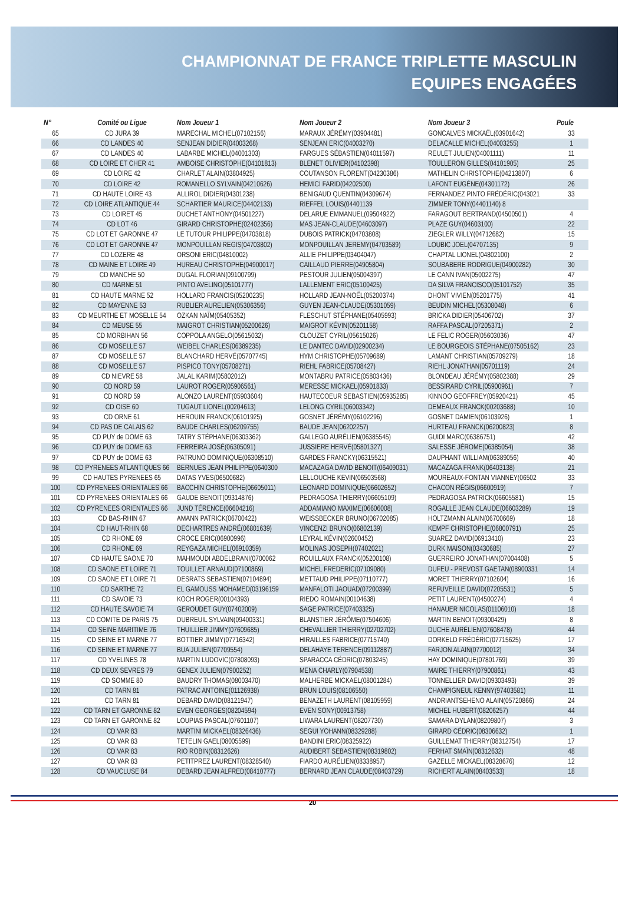CHAMPIONNAT DE FRANCE TRIPLETTE MASCULIN
EQUIPES ENGAGÉES
| N° | Comité ou Ligue | Nom Joueur 1 | Nom Joueur 2 | Nom Joueur 3 | Poule |
| --- | --- | --- | --- | --- | --- |
| 65 | CD JURA 39 | MARECHAL MICHEL(07102156) | MARAUX JÉRÉMY(03904481) | GONCALVES MICKAËL(03901642) | 33 |
| 66 | CD LANDES 40 | SENJEAN DIDIER(04003268) | SENJEAN ERIC(04003270) | DELACALLE MICHEL(04003255) | 1 |
| 67 | CD LANDES 40 | LABARBE MICHEL(04001303) | FARGUES SÉBASTIEN(04011597) | REULET JULIEN(04001111) | 11 |
| 68 | CD LOIRE ET CHER 41 | AMBOISE CHRISTOPHE(04101813) | BLENET OLIVIER(04102398) | TOULLERON GILLES(04101905) | 25 |
| 69 | CD LOIRE 42 | CHARLET ALAIN(03804925) | COUTANSON FLORENT(04230386) | MATHELIN CHRISTOPHE(04213807) | 6 |
| 70 | CD LOIRE 42 | ROMANELLO SYLVAIN(04210626) | HEMICI FARID(04202500) | LAFONT EUGÈNE(04301172) | 26 |
| 71 | CD HAUTE LOIRE 43 | ALLIROL DIDIER(04301238) | BENIGAUD QUENTIN(04309674) | FERNANDEZ PINTO FRÉDÉRIC(043021 | 33 |
| 72 | CD LOIRE ATLANTIQUE 44 | SCHARTIER MAURICE(04402133) | RIEFFEL LOUIS(04401139 | ZIMMER TONY(04401140) 8 | |
| 73 | CD LOIRET 45 | DUCHET ANTHONY(04501227) | DELARUE EMMANUEL(09504922) | FARAGOUT BERTRAND(04500501) | 4 |
| 74 | CD LOT 46 | GIRARD CHRISTOPHE(02402356) | MAS JEAN-CLAUDE(04603097) | PLAZE GUY(04603100) | 22 |
| 75 | CD LOT ET GARONNE 47 | LE TUTOUR PHILIPPE(04703818) | DUBOIS PATRICK(04703808) | ZIEGLER WILLY(04712682) | 15 |
| 76 | CD LOT ET GARONNE 47 | MONPOUILLAN REGIS(04703802) | MONPOUILLAN JEREMY(04703589) | LOUBIC JOEL(04707135) | 9 |
| 77 | CD LOZERE 48 | ORSONI ERIC(04810002) | ALLIE PHILIPPE(03404047) | CHAPTAL LIONEL(04802100) | 2 |
| 78 | CD MAINE ET LOIRE 49 | HUREAU CHRISTOPHE(04900017) | CAILLAUD PIERRE(04905804) | SOUBABERE RODRIGUE(04900282) | 30 |
| 79 | CD MANCHE 50 | DUGAL FLORIAN(09100799) | PESTOUR JULIEN(05004397) | LE CANN IVAN(05002275) | 47 |
| 80 | CD MARNE 51 | PINTO AVELINO(05101777) | LALLEMENT ERIC(05100425) | DA SILVA FRANCISCO(05101752) | 35 |
| 81 | CD HAUTE MARNE 52 | HOLLARD FRANCIS(05200235) | HOLLARD JEAN-NOËL(05200374) | DHONT VIVIEN(05201775) | 41 |
| 82 | CD MAYENNE 53 | RUBLIER AURELIEN(05306356) | GUYEN JEAN-CLAUDE(05301059) | BEUDIN MICHEL(05308048) | 6 |
| 83 | CD MEURTHE ET MOSELLE 54 | OZKAN NAÏM(05405352) | FLESCHUT STÉPHANE(05405993) | BRICKA DIDIER(05406702) | 37 |
| 84 | CD MEUSE 55 | MAIGROT CHRISTIAN(05200626) | MAIGROT KÉVIN(05201158) | RAFFA PASCAL(07205371) | 2 |
| 85 | CD MORBIHAN 56 | COPPOLA ANGELO(05615032) | CLOUZET CYRIL(05615026) | LE FELIC ROGER(05603036) | 47 |
| 86 | CD MOSELLE 57 | WEIBEL CHARLES(06389235) | LE DANTEC DAVID(02900234) | LE BOURGEOIS STÉPHANE(07505162) | 23 |
| 87 | CD MOSELLE 57 | BLANCHARD HERVÉ(05707745) | HYM CHRISTOPHE(05709689) | LAMANT CHRISTIAN(05709279) | 18 |
| 88 | CD MOSELLE 57 | PISPICO TONY(05708271) | RIEHL FABRICE(05708427) | RIEHL JONATHAN(05701119) | 24 |
| 89 | CD NIEVRE 58 | JALAL KARIM(05802012) | MONTABRU PATRICE(05803436) | BLONDEAU JÉRÉMY(05802388) | 29 |
| 90 | CD NORD 59 | LAUROT ROGER(05906561) | MERESSE MICKAEL(05901833) | BESSIRARD CYRIL(05900961) | 7 |
| 91 | CD NORD 59 | ALONZO LAURENT(05903604) | HAUTECOEUR SEBASTIEN(05935285) | KINNOO GEOFFREY(05920421) | 45 |
| 92 | CD OISE 60 | TUGAUT LIONEL(00204613) | LELONG CYRIL(06003342) | DEMEAUX FRANCK(00203688) | 10 |
| 93 | CD ORNE 61 | HEROUIN FRANCK(06101925) | GOSNET JÉRÉMY(06102296) | GOSNET DAMIEN(06103926) | 1 |
| 94 | CD PAS DE CALAIS 62 | BAUDE CHARLES(06209755) | BAUDE JEAN(06202257) | HURTEAU FRANCK(06200823) | 8 |
| 95 | CD PUY de DOME 63 | TATRY STÉPHANE(06303362) | GALLEGO AURÉLIEN(06385545) | GUIDI MARC(06386751) | 42 |
| 96 | CD PUY de DOME 63 | FERREIRA JOSÉ(06305091) | JUSSIERE HERVÉ(05801327) | SALESSE JÉROME(06385054) | 38 |
| 97 | CD PUY de DOME 63 | PATRUNO DOMINIQUE(06308510) | GARDES FRANCKY(06315521) | DAUPHANT WILLIAM(06389056) | 40 |
| 98 | CD PYRENEES ATLANTIQUES 66 | BERNUES JEAN PHILIPPE(0640300 | MACAZAGA DAVID BENOIT(06409031) | MACAZAGA FRANK(06403138) | 21 |
| 99 | CD HAUTES PYRENEES 65 | DATAS YVES(06500682) | LELLOUCHE KEVIN(06503568) | MOUREAUX-FONTAN VIANNEY(06502 | 33 |
| 100 | CD PYRENEES ORIENTALES 66 | BACCHIN CHRISTOPHE(06605011) | LEONARD DOMINIQUE(06602652) | CHACON RÉGIS(06600919) | 7 |
| 101 | CD PYRENEES ORIENTALES 66 | GAUDE BENOIT(09314876) | PEDRAGOSA THIERRY(06605109) | PEDRAGOSA PATRICK(06605581) | 15 |
| 102 | CD PYRENEES ORIENTALES 66 | JUND TÉRENCE(06604216) | ADDAMIANO MAXIME(06606008) | ROGALLE JEAN CLAUDE(06603289) | 19 |
| 103 | CD BAS-RHIN 67 | AMANN PATRICK(06700422) | WEISSBECKER BRUNO(06702085) | HOLTZMANN ALAIN(06700669) | 18 |
| 104 | CD HAUT-RHIN 68 | DECHARTRES ANDRÉ(06801639) | VINCENZI BRUNO(06802139) | KEMPF CHRISTOPHE(06800791) | 25 |
| 105 | CD RHONE 69 | CROCE ERIC(06900996) | LEYRAL KÉVIN(02600452) | SUAREZ DAVID(06913410) | 23 |
| 106 | CD RHONE 69 | REYGAZA MICHEL(06910359) | MOLINAS JOSEPH(07402021) | DURK MAISON(03430685) | 27 |
| 107 | CD HAUTE SAONE 70 | MAHMOUDI ABDELBRANI(0700062 | ROUILLAUX FRANCK(05200108) | GUERREIRO JONATHAN(07004408) | 5 |
| 108 | CD SAONE ET LOIRE 71 | TOUILLET ARNAUD(07100869) | MICHEL FREDERIC(07109080) | DUFEU - PREVOST GAETAN(08900331 | 14 |
| 109 | CD SAONE ET LOIRE 71 | DESRATS SEBASTIEN(07104894) | METTAUD PHILIPPE(07110777) | MORET THIERRY(07102604) | 16 |
| 110 | CD SARTHE 72 | EL GAMOUSS MOHAMED(03196159 | MANFALOTI JAOUAD(07200399) | REFUVEILLE DAVID(07205531) | 5 |
| 111 | CD SAVOIE 73 | KOCH ROGER(00104393) | RIEDO ROMAIN(00104638) | PETIT LAURENT(04500274) | 4 |
| 112 | CD HAUTE SAVOIE 74 | GEROUDET GUY(07402009) | SAGE PATRICE(07403325) | HANAUER NICOLAS(01106010) | 18 |
| 113 | CD COMITE DE PARIS 75 | DUBREUIL SYLVAIN(09400331) | BLANSTIER JÉRÔME(07504606) | MARTIN BENOIT(09300429) | 8 |
| 114 | CD SEINE MARITIME 76 | THUILLIER JIMMY(07609685) | CHEVALLIER THIERRY(02702702) | DUCHE AURÉLIEN(07608478) | 44 |
| 115 | CD SEINE ET MARNE 77 | BOTTIER JIMMY(07716342) | HIRAILLES FABRICE(07715740) | DORKELD FRÉDÉRIC(07715625) | 17 |
| 116 | CD SEINE ET MARNE 77 | BUA JULIEN(07709554) | DELAHAYE TERENCE(09112887) | FARJON ALAIN(07700012) | 34 |
| 117 | CD YVELINES 78 | MARTIN LUDOVIC(07808093) | SPARACCA CÉDRIC(07803245) | HAY DOMINIQUE(07801769) | 39 |
| 118 | CD DEUX SEVRES 79 | GENEX JULIEN(07900252) | MENA CHARLY(07904538) | MAIRE THIERRY(07900861) | 43 |
| 119 | CD SOMME 80 | BAUDRY THOMAS(08003470) | MALHERBE MICKAEL(08001284) | TONNELLIER DAVID(09303493) | 39 |
| 120 | CD TARN 81 | PATRAC ANTOINE(01126938) | BRUN LOUIS(08106550) | CHAMPIGNEUL KENNY(97403581) | 11 |
| 121 | CD TARN 81 | DEBARD DAVID(08121947) | BENAZETH LAURENT(08105959) | ANDRIANTSEHENO ALAIN(05720866) | 24 |
| 122 | CD TARN ET GARONNE 82 | EVEN GEORGES(08204594) | EVEN SONY(00913758) | MICHEL HUBERT(08206257) | 44 |
| 123 | CD TARN ET GARONNE 82 | LOUPIAS PASCAL(07601107) | LIWARA LAURENT(08207730) | SAMARA DYLAN(08209807) | 3 |
| 124 | CD VAR 83 | MARTINI MICKAEL(08326436) | SEGUI YOHANN(08329288) | GIRARD CÉDRIC(08306632) | 1 |
| 125 | CD VAR 83 | TETELIN GAEL(08005599) | BANDINI ERIC(08325922) | GUILLEMAT THIERRY(08312754) | 17 |
| 126 | CD VAR 83 | RIO ROBIN(08312626) | AUDIBERT SEBASTIEN(08319802) | FERHAT SMAÏN(08312632) | 48 |
| 127 | CD VAR 83 | PETITPREZ LAURENT(08328540) | FIARDO AURÉLIEN(08338957) | GAZELLE MICKAEL(08328676) | 12 |
| 128 | CD VAUCLUSE 84 | DEBARD JEAN ALFRED(08410777) | BERNARD JEAN CLAUDE(08403729) | RICHERT ALAIN(08403533) | 18 |
20